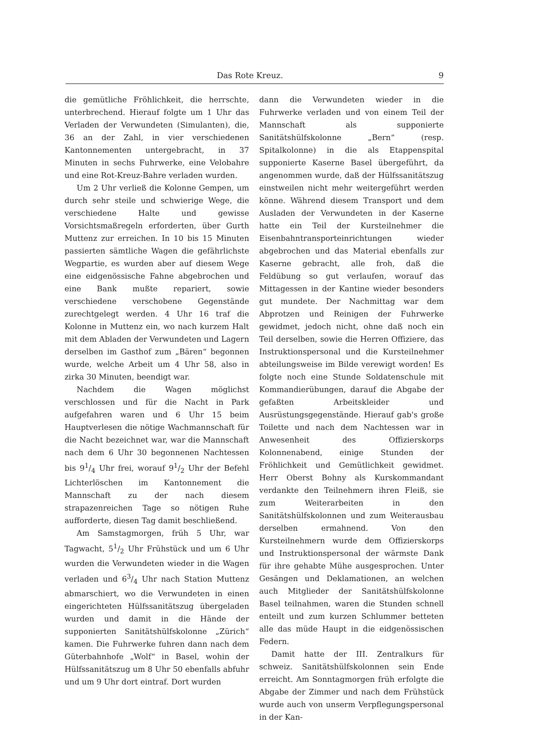Das Rote Kreuz. 9
die gemütliche Fröhlichkeit, die herrschte, unterbrechend. Hierauf folgte um 1 Uhr das Verladen der Verwundeten (Simulanten), die, 36 an der Zahl, in vier verschiedenen Kantonnementen untergebracht, in 37 Minuten in sechs Fuhrwerke, eine Velobahre und eine Rot-Kreuz-Bahre verladen wurden.
Um 2 Uhr verließ die Kolonne Gempen, um durch sehr steile und schwierige Wege, die verschiedene Halte und gewisse Vorsichtsmaßregeln erforderten, über Gurth Muttenz zur erreichen. In 10 bis 15 Minuten passierten sämtliche Wagen die gefährlichste Wegpartie, es wurden aber auf diesem Wege eine eidgenössische Fahne abgebrochen und eine Bank mußte repariert, sowie verschiedene verschobene Gegenstände zurechtgelegt werden. 4 Uhr 16 traf die Kolonne in Muttenz ein, wo nach kurzem Halt mit dem Abladen der Verwundeten und Lagern derselben im Gasthof zum „Bären“ begonnen wurde, welche Arbeit um 4 Uhr 58, also in zirka 30 Minuten, beendigt war.
Nachdem die Wagen möglichst verschlossen und für die Nacht in Park aufgefahren waren und 6 Uhr 15 beim Hauptverlesen die nötige Wachmannschaft für die Nacht bezeichnet war, war die Mannschaft nach dem 6 Uhr 30 begonnenen Nachtessen bis 91/4 Uhr frei, worauf 91/2 Uhr der Befehl Lichterlöschen im Kantonnement die Mannschaft zu der nach diesem strapazenreichen Tage so nötigen Ruhe aufforderte, diesen Tag damit beschließend.
Am Samstagmorgen, früh 5 Uhr, war Tagwacht, 51/2 Uhr Frühstück und um 6 Uhr wurden die Verwundeten wieder in die Wagen verladen und 63/4 Uhr nach Station Muttenz abmarschiert, wo die Verwundeten in einen eingerichteten Hülfssanitätszug übergeladen wurden und damit in die Hände der supponierten Sanitätshülfskolonne „Zürich“ kamen. Die Fuhrwerke fuhren dann nach dem Güterbahnhofe „Wolf“ in Basel, wohin der Hülfssanitätszug um 8 Uhr 50 ebenfalls abfuhr und um 9 Uhr dort eintraf. Dort wurden
dann die Verwundeten wieder in die Fuhrwerke verladen und von einem Teil der Mannschaft als supponierte Sanitätshülfskolonne „Bern“ (resp. Spitalkolonne) in die als Etappenspital supponierte Kaserne Basel übergeführt, da angenommen wurde, daß der Hülfssanitätszug einstweilen nicht mehr weitergeführt werden könne. Während diesem Transport und dem Ausladen der Verwundeten in der Kaserne hatte ein Teil der Kursteilnehmer die Eisenbahntransporteinrichtungen wieder abgebrochen und das Material ebenfalls zur Kaserne gebracht, alle froh, daß die Feldübung so gut verlaufen, worauf das Mittagessen in der Kantine wieder besonders gut mundete. Der Nachmittag war dem Abprotzen und Reinigen der Fuhrwerke gewidmet, jedoch nicht, ohne daß noch ein Teil derselben, sowie die Herren Offiziere, das Instruktionspersonal und die Kursteilnehmer abteilungsweise im Bilde verewigt worden! Es folgte noch eine Stunde Soldatenschule mit Kommandierübungen, darauf die Abgabe der gefaßten Arbeitskleider und Ausrüstungsgegenstände. Hierauf gab's große Toilette und nach dem Nachtessen war in Anwesenheit des Offizierskorps Kolonnenabend, einige Stunden der Fröhlichkeit und Gemütlichkeit gewidmet. Herr Oberst Bohny als Kurskommandant verdankte den Teilnehmern ihren Fleiß, sie zum Weiterarbeiten in den Sanitätshülfskolonnen und zum Weiterausbau derselben ermahnend. Von den Kursteilnehmern wurde dem Offizierskorps und Instruktionspersonal der wärmste Dank für ihre gehabte Mühe ausgesprochen. Unter Gesängen und Deklamationen, an welchen auch Mitglieder der Sanitätshülfskolonne Basel teilnahmen, waren die Stunden schnell enteilt und zum kurzen Schlummer betteten alle das müde Haupt in die eidgenössischen Federn.
Damit hatte der III. Zentralkurs für schweiz. Sanitätshülfskolonnen sein Ende erreicht. Am Sonntagmorgen früh erfolgte die Abgabe der Zimmer und nach dem Frühstück wurde auch von unserm Verpflegungspersonal in der Kan-